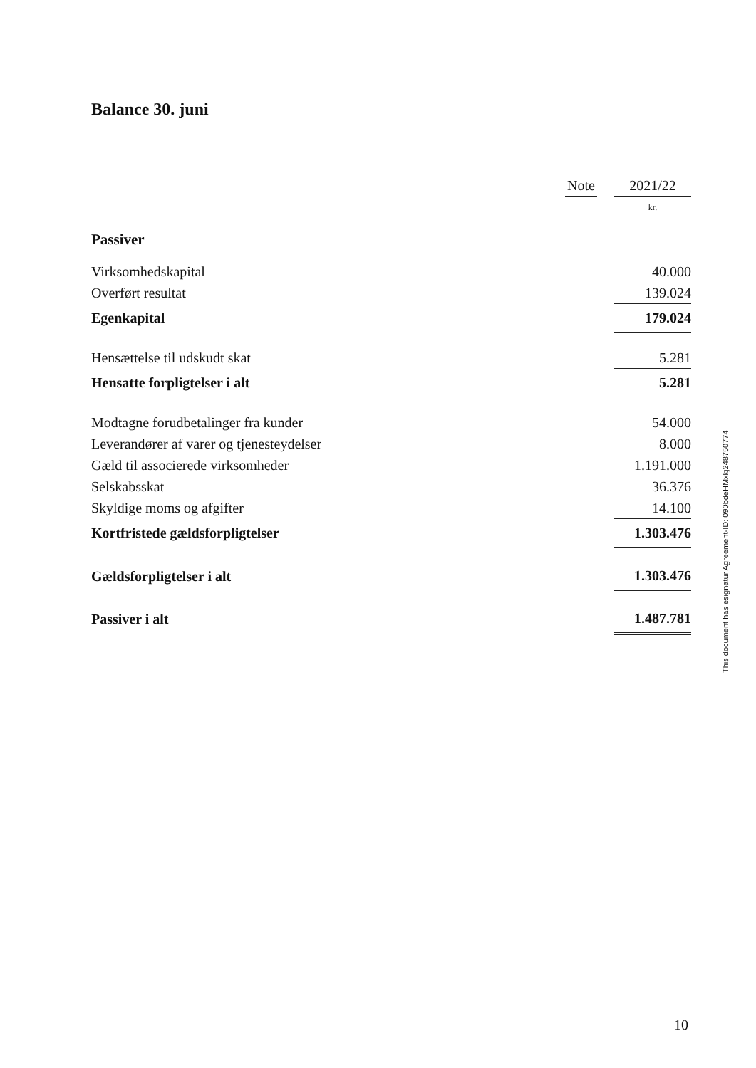Balance 30. juni
| | Note | | 2021/22 |
| --- | --- | --- | --- |
| | | | kr. |
| Passiver | | | |
| Virksomhedskapital | | | 40.000 |
| Overført resultat | | | 139.024 |
| Egenkapital | | | 179.024 |
| Hensættelse til udskudt skat | | | 5.281 |
| Hensatte forpligtelser i alt | | | 5.281 |
| Modtagne forudbetalinger fra kunder | | | 54.000 |
| Leverandører af varer og tjenesteydelser | | | 8.000 |
| Gæld til associerede virksomheder | | | 1.191.000 |
| Selskabsskat | | | 36.376 |
| Skyldige moms og afgifter | | | 14.100 |
| Kortfristede gældsforpligtelser | | | 1.303.476 |
| Gældsforpligtelser i alt | | | 1.303.476 |
| Passiver i alt | | | 1.487.781 |
This document has esignatur Agreement-ID: 090bdeHMxkj248750774
10